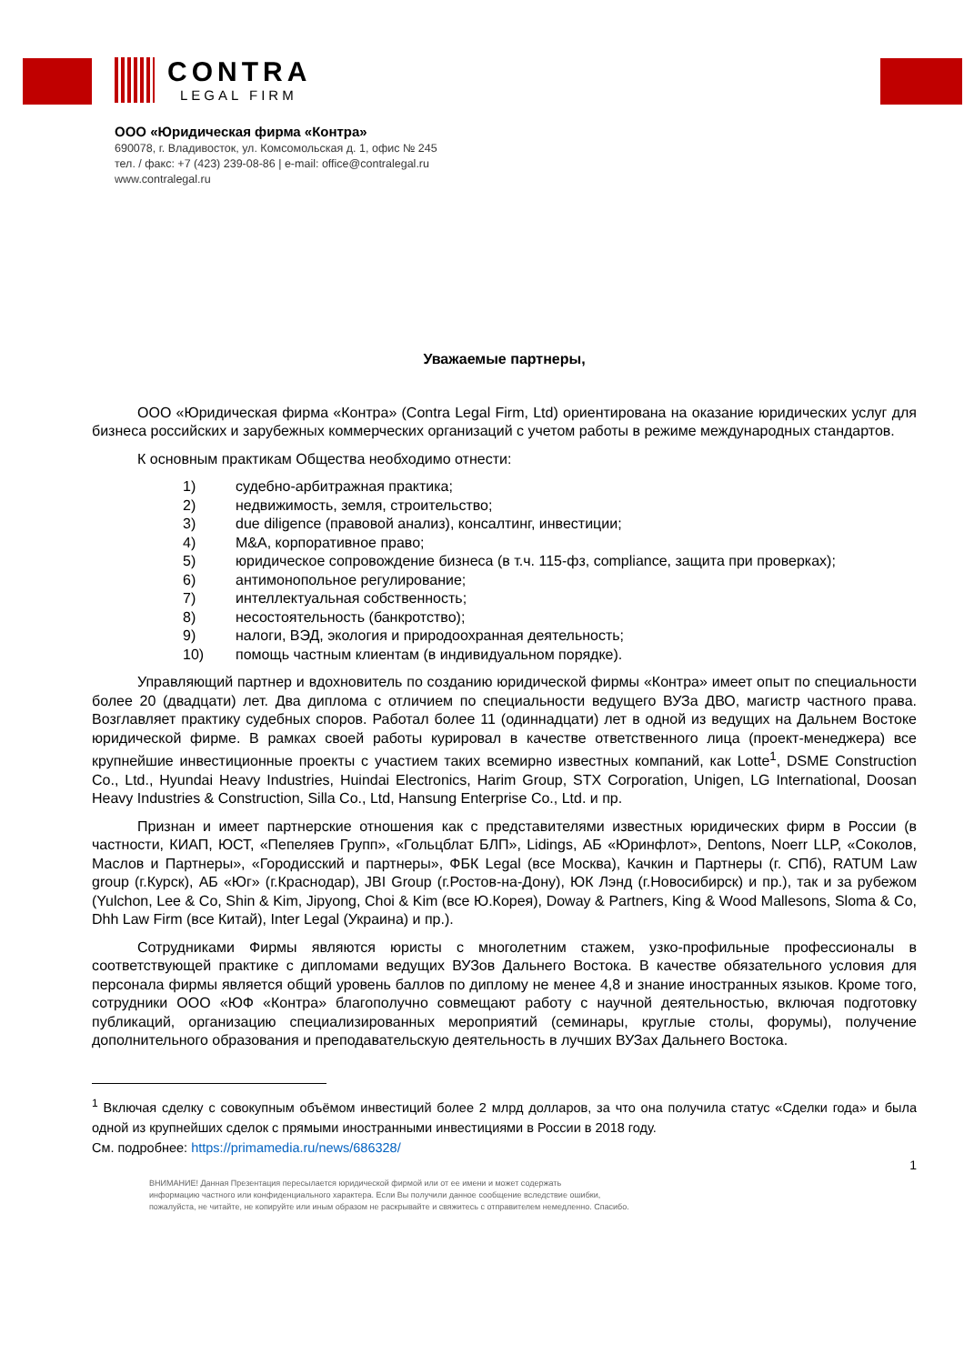CONTRA
LEGAL FIRM
ООО «Юридическая фирма «Контра»
690078, г. Владивосток, ул. Комсомольская д. 1, офис № 245
тел. / факс: +7 (423) 239-08-86 | e-mail: office@contralegal.ru
www.contralegal.ru
Уважаемые партнеры,
ООО «Юридическая фирма «Контра» (Contra Legal Firm, Ltd) ориентирована на оказание юридических услуг для бизнеса российских и зарубежных коммерческих организаций с учетом работы в режиме международных стандартов.
К основным практикам Общества необходимо отнести:
1) судебно-арбитражная практика;
2) недвижимость, земля, строительство;
3) due diligence (правовой анализ), консалтинг, инвестиции;
4) M&A, корпоративное право;
5) юридическое сопровождение бизнеса (в т.ч. 115-фз, compliance, защита при проверках);
6) антимонопольное регулирование;
7) интеллектуальная собственность;
8) несостоятельность (банкротство);
9) налоги, ВЭД, экология и природоохранная деятельность;
10) помощь частным клиентам (в индивидуальном порядке).
Управляющий партнер и вдохновитель по созданию юридической фирмы «Контра» имеет опыт по специальности более 20 (двадцати) лет. Два диплома с отличием по специальности ведущего ВУЗа ДВО, магистр частного права. Возглавляет практику судебных споров. Работал более 11 (одиннадцати) лет в одной из ведущих на Дальнем Востоке юридической фирме. В рамках своей работы курировал в качестве ответственного лица (проект-менеджера) все крупнейшие инвестиционные проекты с участием таких всемирно известных компаний, как Lotte<sup>1</sup>, DSME Construction Co., Ltd., Hyundai Heavy Industries, Huindai Electronics, Harim Group, STX Corporation, Unigen, LG International, Doosan Heavy Industries & Construction, Silla Co., Ltd, Hansung Enterprise Co., Ltd. и пр.
Признан и имеет партнерские отношения как с представителями известных юридических фирм в России (в частности, КИАП, ЮСТ, «Пепеляев Групп», «Гольцблат БЛП», Lidings, АБ «Юринфлот», Dentons, Noerr LLP, «Соколов, Маслов и Партнеры», «Городисский и партнеры», ФБК Legal (все Москва), Качкин и Партнеры (г. СПб), RATUM Law group (г.Курск), АБ «Юг» (г.Краснодар), JBI Group (г.Ростов-на-Дону), ЮК Лэнд (г.Новосибирск) и пр.), так и за рубежом (Yulchon, Lee & Co, Shin & Kim, Jipyong, Choi & Kim (все Ю.Корея), Doway & Partners, King & Wood Mallesons, Sloma & Co, Dhh Law Firm (все Китай), Inter Legal (Украина) и пр.).
Сотрудниками Фирмы являются юристы с многолетним стажем, узко-профильные профессионалы в соответствующей практике с дипломами ведущих ВУЗов Дальнего Востока. В качестве обязательного условия для персонала фирмы является общий уровень баллов по диплому не менее 4,8 и знание иностранных языков. Кроме того, сотрудники ООО «ЮФ «Контра» благополучно совмещают работу с научной деятельностью, включая подготовку публикаций, организацию специализированных мероприятий (семинары, круглые столы, форумы), получение дополнительного образования и преподавательскую деятельность в лучших ВУЗах Дальнего Востока.
<sup>1</sup> Включая сделку с совокупным объёмом инвестиций более 2 млрд долларов, за что она получила статус «Сделки года» и была одной из крупнейших сделок с прямыми иностранными инвестициями в России в 2018 году.
См. подробнее: https://primamedia.ru/news/686328/
1
ВНИМАНИЕ! Данная Презентация пересылается юридической фирмой или от ее имени и может содержать
информацию частного или конфиденциального характера. Если Вы получили данное сообщение вследствие ошибки,
пожалуйста, не читайте, не копируйте или иным образом не раскрывайте и свяжитесь с отправителем немедленно. Спасибо.